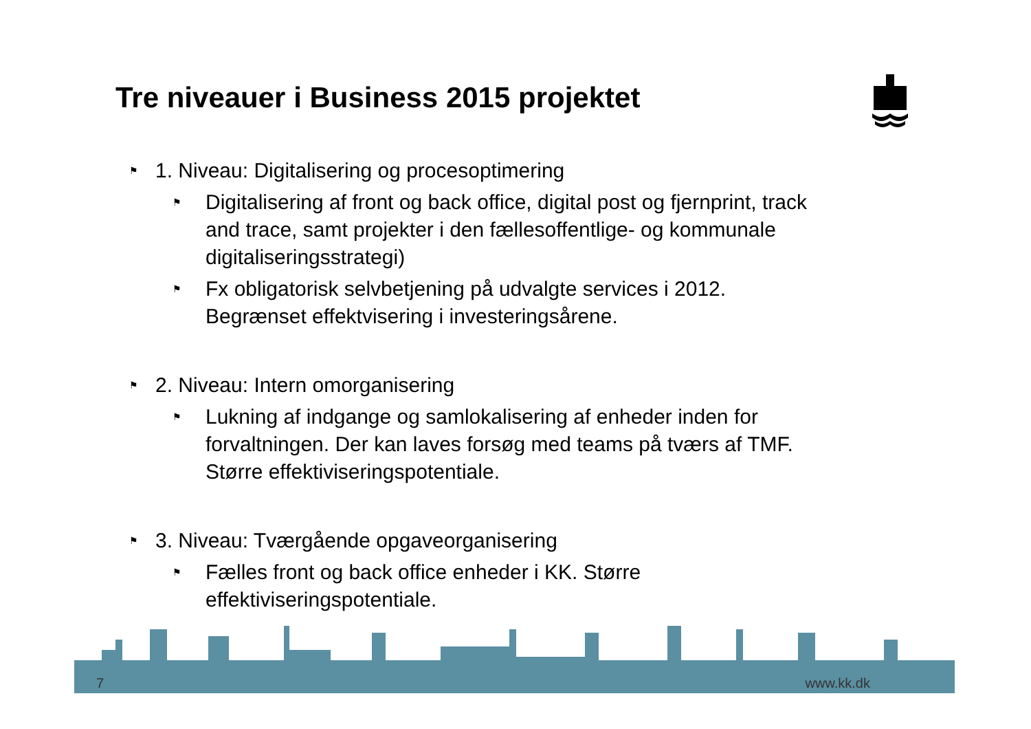Tre niveauer i Business 2015 projektet
⚑ 1. Niveau: Digitalisering og procesoptimering
⚑ Digitalisering af front og back office, digital post og fjernprint, track and trace, samt projekter i den fællesoffentlige- og kommunale digitaliseringsstrategi)
⚑ Fx obligatorisk selvbetjening på udvalgte services i 2012. Begrænset effektvisering i investeringsårene.
⚑ 2. Niveau: Intern omorganisering
⚑ Lukning af indgange og samlokalisering af enheder inden for forvaltningen. Der kan laves forsøg med teams på tværs af TMF. Større effektiviseringspotentiale.
⚑ 3. Niveau: Tværgående opgaveorganisering
⚑ Fælles front og back office enheder i KK. Større effektiviseringspotentiale.
7 www.kk.dk